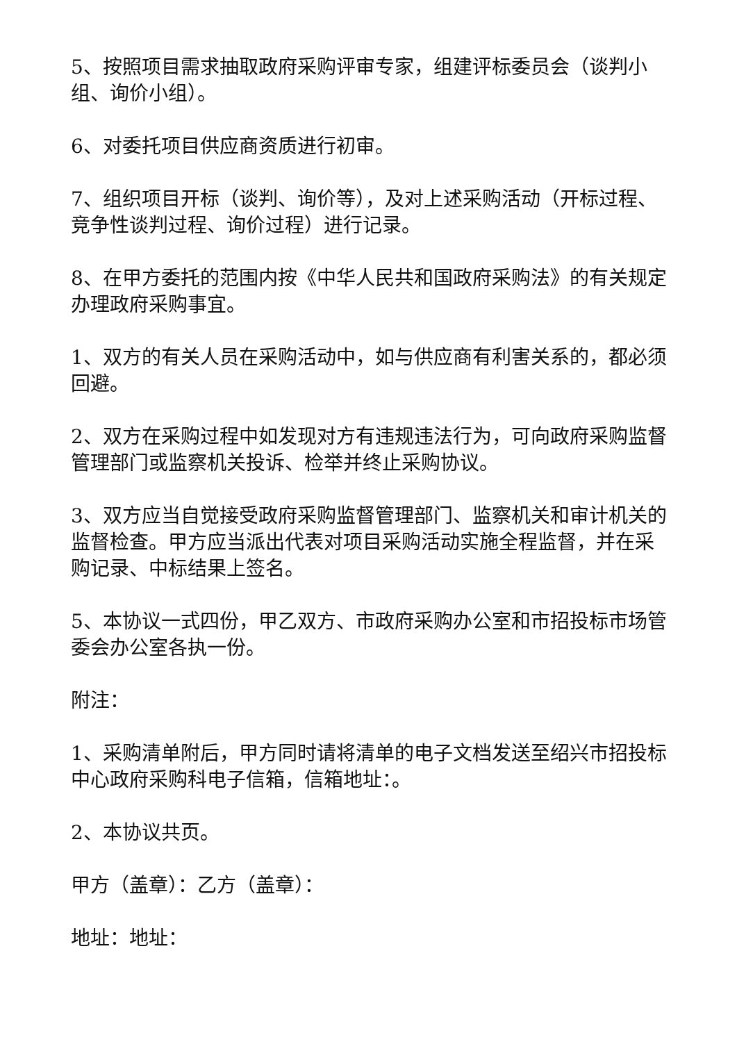5、按照项目需求抽取政府采购评审专家，组建评标委员会（谈判小组、询价小组）。
6、对委托项目供应商资质进行初审。
7、组织项目开标（谈判、询价等），及对上述采购活动（开标过程、竞争性谈判过程、询价过程）进行记录。
8、在甲方委托的范围内按《中华人民共和国政府采购法》的有关规定办理政府采购事宜。
1、双方的有关人员在采购活动中，如与供应商有利害关系的，都必须回避。
2、双方在采购过程中如发现对方有违规违法行为，可向政府采购监督管理部门或监察机关投诉、检举并终止采购协议。
3、双方应当自觉接受政府采购监督管理部门、监察机关和审计机关的监督检查。甲方应当派出代表对项目采购活动实施全程监督，并在采购记录、中标结果上签名。
5、本协议一式四份，甲乙双方、市政府采购办公室和市招投标市场管委会办公室各执一份。
附注：
1、采购清单附后，甲方同时请将清单的电子文档发送至绍兴市招投标中心政府采购科电子信箱，信箱地址：。
2、本协议共页。
甲方（盖章）：乙方（盖章）：
地址：地址：